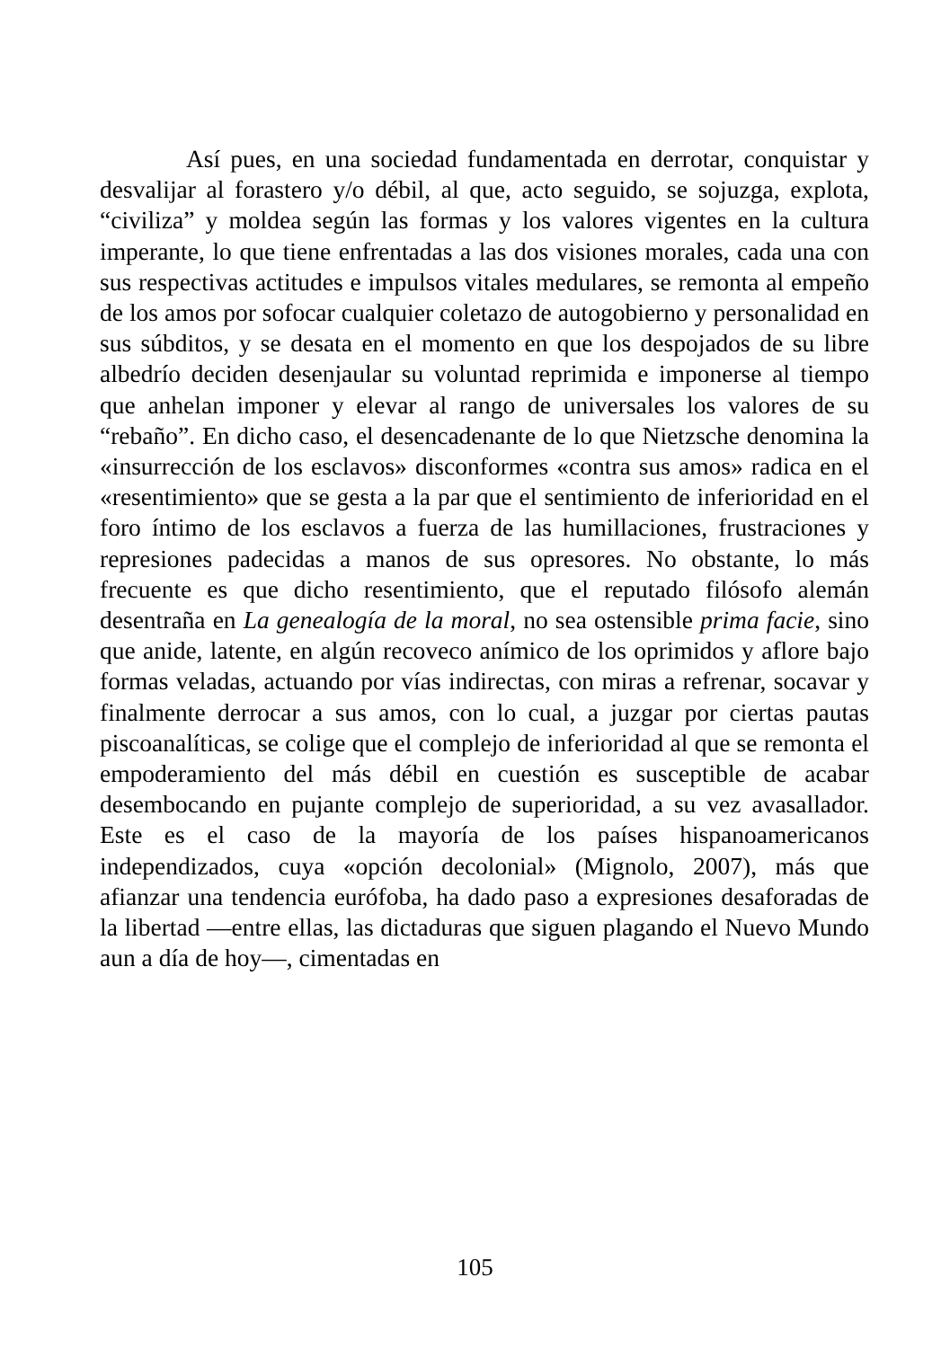Así pues, en una sociedad fundamentada en derrotar, conquistar y desvalijar al forastero y/o débil, al que, acto seguido, se sojuzga, explota, “civiliza” y moldea según las formas y los valores vigentes en la cultura imperante, lo que tiene enfrentadas a las dos visiones morales, cada una con sus respectivas actitudes e impulsos vitales medulares, se remonta al empeño de los amos por sofocar cualquier coletazo de autogobierno y personalidad en sus súbditos, y se desata en el momento en que los despojados de su libre albedrío deciden desenjaular su voluntad reprimida e imponerse al tiempo que anhelan imponer y elevar al rango de universales los valores de su “rebaño”. En dicho caso, el desencadenante de lo que Nietzsche denomina la «insurrección de los esclavos» disconformes «contra sus amos» radica en el «resentimiento» que se gesta a la par que el sentimiento de inferioridad en el foro íntimo de los esclavos a fuerza de las humillaciones, frustraciones y represiones padecidas a manos de sus opresores. No obstante, lo más frecuente es que dicho resentimiento, que el reputado filósofo alemán desentraña en La genealogía de la moral, no sea ostensible prima facie, sino que anide, latente, en algún recoveco anímico de los oprimidos y aflore bajo formas veladas, actuando por vías indirectas, con miras a refrenar, socavar y finalmente derrocar a sus amos, con lo cual, a juzgar por ciertas pautas piscoanalíticas, se colige que el complejo de inferioridad al que se remonta el empoderamiento del más débil en cuestión es susceptible de acabar desembocando en pujante complejo de superioridad, a su vez avasallador. Este es el caso de la mayoría de los países hispanoamericanos independizados, cuya «opción decolonial» (Mignolo, 2007), más que afianzar una tendencia eurófoba, ha dado paso a expresiones desaforadas de la libertad —entre ellas, las dictaduras que siguen plagando el Nuevo Mundo aun a día de hoy—, cimentadas en
105